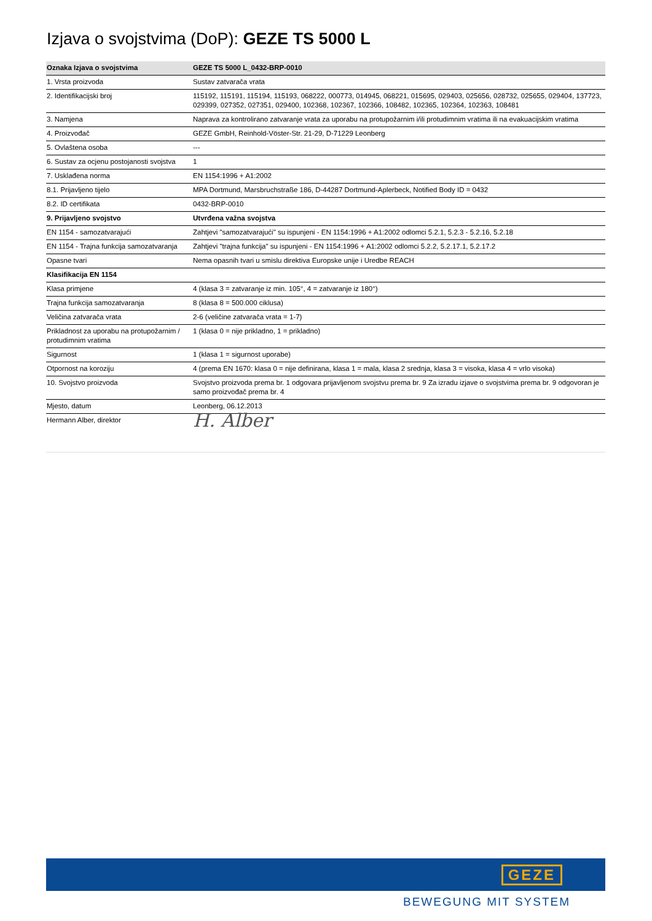Izjava o svojstvima (DoP): GEZE TS 5000 L
| Oznaka Izjava o svojstvima | GEZE TS 5000 L_0432-BRP-0010 |
| 1. Vrsta proizvoda | Sustav zatvarača vrata |
| 2. Identifikacijski broj | 115192, 115191, 115194, 115193, 068222, 000773, 014945, 068221, 015695, 029403, 025656, 028732, 025655, 029404, 137723, 029399, 027352, 027351, 029400, 102368, 102367, 102366, 108482, 102365, 102364, 102363, 108481 |
| 3. Namjena | Naprava za kontrolirano zatvaranje vrata za uporabu na protupožarnim i/ili protudimnim vratima ili na evakuacijskim vratima |
| 4. Proizvođač | GEZE GmbH, Reinhold-Vöster-Str. 21-29, D-71229 Leonberg |
| 5. Ovlaštena osoba | --- |
| 6. Sustav za ocjenu postojanosti svojstva | 1 |
| 7. Usklađena norma | EN 1154:1996 + A1:2002 |
| 8.1. Prijavljeno tijelo | MPA Dortmund, Marsbruchstraße 186, D-44287 Dortmund-Aplerbeck, Notified Body ID = 0432 |
| 8.2. ID certifikata | 0432-BRP-0010 |
| 9. Prijavljeno svojstvo | Utvrđena važna svojstva |
| EN 1154 - samozatvarajući | Zahtjevi "samozatvarajući" su ispunjeni - EN 1154:1996 + A1:2002 odlomci 5.2.1, 5.2.3 - 5.2.16, 5.2.18 |
| EN 1154 - Trajna funkcija samozatvaranja | Zahtjevi "trajna funkcija" su ispunjeni - EN 1154:1996 + A1:2002 odlomci 5.2.2, 5.2.17.1, 5.2.17.2 |
| Opasne tvari | Nema opasnih tvari u smislu direktiva Europske unije i Uredbe REACH |
| Klasifikacija EN 1154 | |
| Klasa primjene | 4 (klasa 3 = zatvaranje iz min. 105°, 4 = zatvaranje iz 180°) |
| Trajna funkcija samozatvaranja | 8 (klasa 8 = 500.000 ciklusa) |
| Veličina zatvarača vrata | 2-6 (veličine zatvarača vrata = 1-7) |
| Prikladnost za uporabu na protupožarnim / protudimnim vratima | 1 (klasa 0 = nije prikladno, 1 = prikladno) |
| Sigurnost | 1 (klasa 1 = sigurnost uporabe) |
| Otpornost na koroziju | 4 (prema EN 1670: klasa 0 = nije definirana, klasa 1 = mala, klasa 2 srednja, klasa 3 = visoka, klasa 4 = vrlo visoka) |
| 10. Svojstvo proizvoda | Svojstvo proizvoda prema br. 1 odgovara prijavljenom svojstvu prema br. 9 Za izradu izjave o svojstvima prema br. 9 odgovoran je samo proizvođač prema br. 4 |
| Mjesto, datum | Leonberg, 06.12.2013 |
| Hermann Alber, direktor | H. Alber |
GEZE
BEWEGUNG MIT SYSTEM